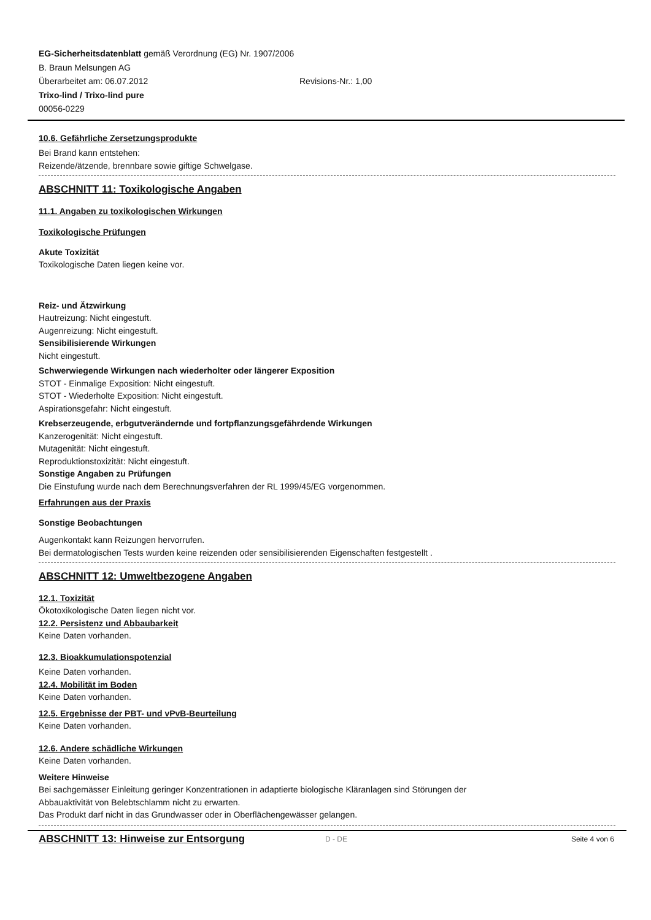EG-Sicherheitsdatenblatt gemäß Verordnung (EG) Nr. 1907/2006
B. Braun Melsungen AG
Überarbeitet am: 06.07.2012 Revisions-Nr.: 1,00
Trixo-lind / Trixo-lind pure
00056-0229
10.6. Gefährliche Zersetzungsprodukte
Bei Brand kann entstehen:
Reizende/ätzende, brennbare sowie giftige Schwelgase.
ABSCHNITT 11: Toxikologische Angaben
11.1. Angaben zu toxikologischen Wirkungen
Toxikologische Prüfungen
Akute Toxizität
Toxikologische Daten liegen keine vor.
Reiz- und Ätzwirkung
Hautreizung: Nicht eingestuft.
Augenreizung: Nicht eingestuft.
Sensibilisierende Wirkungen
Nicht eingestuft.
Schwerwiegende Wirkungen nach wiederholter oder längerer Exposition
STOT - Einmalige Exposition: Nicht eingestuft.
STOT - Wiederholte Exposition: Nicht eingestuft.
Aspirationsgefahr: Nicht eingestuft.
Krebserzeugende, erbgutverändernde und fortpflanzungsgefährdende Wirkungen
Kanzerogenität: Nicht eingestuft.
Mutagenität: Nicht eingestuft.
Reproduktionstoxizität: Nicht eingestuft.
Sonstige Angaben zu Prüfungen
Die Einstufung wurde nach dem Berechnungsverfahren der RL 1999/45/EG vorgenommen.
Erfahrungen aus der Praxis
Sonstige Beobachtungen
Augenkontakt kann Reizungen hervorrufen.
Bei dermatologischen Tests wurden keine reizenden oder sensibilisierenden Eigenschaften festgestellt .
ABSCHNITT 12: Umweltbezogene Angaben
12.1. Toxizität
Ökotoxikologische Daten liegen nicht vor.
12.2. Persistenz und Abbaubarkeit
Keine Daten vorhanden.
12.3. Bioakkumulationspotenzial
Keine Daten vorhanden.
12.4. Mobilität im Boden
Keine Daten vorhanden.
12.5. Ergebnisse der PBT- und vPvB-Beurteilung
Keine Daten vorhanden.
12.6. Andere schädliche Wirkungen
Keine Daten vorhanden.
Weitere Hinweise
Bei sachgemässer Einleitung geringer Konzentrationen in adaptierte biologische Kläranlagen sind Störungen der
Abbauaktivität von Belebtschlamm nicht zu erwarten.
Das Produkt darf nicht in das Grundwasser oder in Oberflächengewässer gelangen.
ABSCHNITT 13: Hinweise zur Entsorgung
D - DE Seite 4 von 6